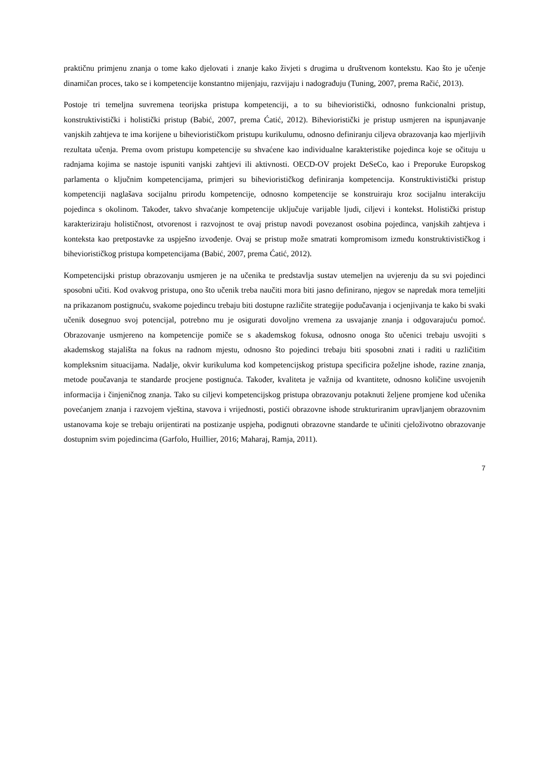praktičnu primjenu znanja o tome kako djelovati i znanje kako živjeti s drugima u društvenom kontekstu. Kao što je učenje dinamičan proces, tako se i kompetencije konstantno mijenjaju, razvijaju i nadograđuju (Tuning, 2007, prema Račić, 2013).
Postoje tri temeljna suvremena teorijska pristupa kompetenciji, a to su bihevioristički, odnosno funkcionalni pristup, konstruktivistički i holistički pristup (Babić, 2007, prema Ćatić, 2012). Bihevioristički je pristup usmjeren na ispunjavanje vanjskih zahtjeva te ima korijene u biheviorističkom pristupu kurikulumu, odnosno definiranju ciljeva obrazovanja kao mjerljivih rezultata učenja. Prema ovom pristupu kompetencije su shvaćene kao individualne karakteristike pojedinca koje se očituju u radnjama kojima se nastoje ispuniti vanjski zahtjevi ili aktivnosti. OECD-OV projekt DeSeCo, kao i Preporuke Europskog parlamenta o ključnim kompetencijama, primjeri su biheviorističkog definiranja kompetencija. Konstruktivistički pristup kompetenciji naglašava socijalnu prirodu kompetencije, odnosno kompetencije se konstruiraju kroz socijalnu interakciju pojedinca s okolinom. Također, takvo shvaćanje kompetencije uključuje varijable ljudi, ciljevi i kontekst. Holistički pristup karakteriziraju holističnost, otvorenost i razvojnost te ovaj pristup navodi povezanost osobina pojedinca, vanjskih zahtjeva i konteksta kao pretpostavke za uspješno izvođenje. Ovaj se pristup može smatrati kompromisom između konstruktivističkog i biheviorističkog pristupa kompetencijama (Babić, 2007, prema Ćatić, 2012).
Kompetencijski pristup obrazovanju usmjeren je na učenika te predstavlja sustav utemeljen na uvjerenju da su svi pojedinci sposobni učiti. Kod ovakvog pristupa, ono što učenik treba naučiti mora biti jasno definirano, njegov se napredak mora temeljiti na prikazanom postignuću, svakome pojedincu trebaju biti dostupne različite strategije podučavanja i ocjenjivanja te kako bi svaki učenik dosegnuo svoj potencijal, potrebno mu je osigurati dovoljno vremena za usvajanje znanja i odgovarajuću pomoć. Obrazovanje usmjereno na kompetencije pomiče se s akademskog fokusa, odnosno onoga što učenici trebaju usvojiti s akademskog stajališta na fokus na radnom mjestu, odnosno što pojedinci trebaju biti sposobni znati i raditi u različitim kompleksnim situacijama. Nadalje, okvir kurikuluma kod kompetencijskog pristupa specificira poželjne ishode, razine znanja, metode poučavanja te standarde procjene postignuća. Također, kvaliteta je važnija od kvantitete, odnosno količine usvojenih informacija i činjeničnog znanja. Tako su ciljevi kompetencijskog pristupa obrazovanju potaknuti željene promjene kod učenika povećanjem znanja i razvojem vještina, stavova i vrijednosti, postići obrazovne ishode strukturiranim upravljanjem obrazovnim ustanovama koje se trebaju orijentirati na postizanje uspjeha, podignuti obrazovne standarde te učiniti cjeloživotno obrazovanje dostupnim svim pojedincima (Garfolo, Huillier, 2016; Maharaj, Ramja, 2011).
7